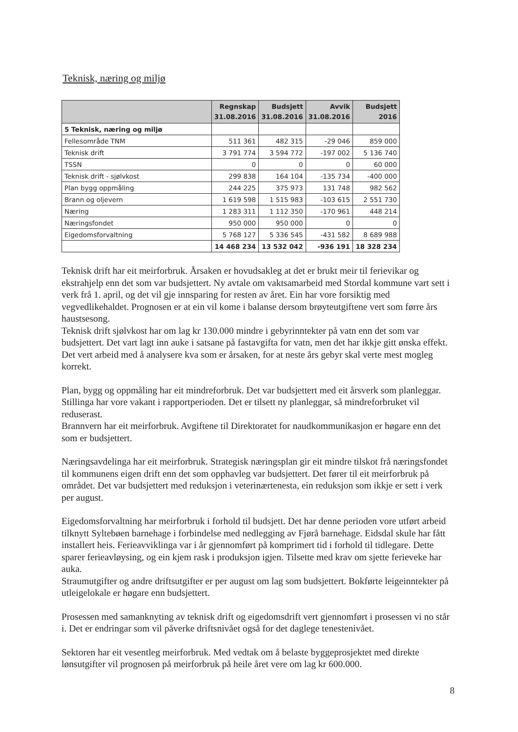Teknisk, næring og miljø
| | Regnskap 31.08.2016 | Budsjett 31.08.2016 | Avvik 31.08.2016 | Budsjett 2016 |
| --- | --- | --- | --- | --- |
| 5 Teknisk, næring og miljø | | | | |
| Fellesområde TNM | 511 361 | 482 315 | -29 046 | 859 000 |
| Teknisk drift | 3 791 774 | 3 594 772 | -197 002 | 5 136 740 |
| TSSN | 0 | 0 | 0 | 60 000 |
| Teknisk drift - sjølvkost | 299 838 | 164 104 | -135 734 | -400 000 |
| Plan bygg oppmåling | 244 225 | 375 973 | 131 748 | 982 562 |
| Brann og oljevern | 1 619 598 | 1 515 983 | -103 615 | 2 551 730 |
| Næring | 1 283 311 | 1 112 350 | -170 961 | 448 214 |
| Næringsfondet | 950 000 | 950 000 | 0 | 0 |
| Eigedomsforvaltning | 5 768 127 | 5 336 545 | -431 582 | 8 689 988 |
| | 14 468 234 | 13 532 042 | -936 191 | 18 328 234 |
Teknisk drift har eit meirforbruk. Årsaken er hovudsakleg at det er brukt meir til ferievikar og ekstrahjelp enn det som var budsjettert. Ny avtale om vaktsamarbeid med Stordal kommune vart sett i verk frå 1. april, og det vil gje innsparing for resten av året. Ein har vore forsiktig med vegvedlikehaldet. Prognosen er at ein vil kome i balanse dersom brøyteutgiftene vert som førre års haustsesong.
Teknisk drift sjølvkost har om lag kr 130.000 mindre i gebyrinntekter på vatn enn det som var budsjettert. Det vart lagt inn auke i satsane på fastavgifta for vatn, men det har ikkje gitt ønska effekt. Det vert arbeid med å analysere kva som er årsaken, for at neste års gebyr skal verte mest mogleg korrekt.
Plan, bygg og oppmåling har eit mindreforbruk. Det var budsjettert med eit årsverk som planleggar. Stillinga har vore vakant i rapportperioden. Det er tilsett ny planleggar, så mindreforbruket vil reduserast.
Brannvern har eit meirforbruk. Avgiftene til Direktoratet for naudkommunikasjon er høgare enn det som er budsjettert.
Næringsavdelinga har eit meirforbruk. Strategisk næringsplan gir eit mindre tilskot frå næringsfondet til kommunens eigen drift enn det som opphavleg var budsjettert. Det fører til eit meirforbruk på området. Det var budsjettert med reduksjon i veterinærtenesta, ein reduksjon som ikkje er sett i verk per august.
Eigedomsforvaltning har meirforbruk i forhold til budsjett. Det har denne perioden vore utført arbeid tilknytt Syltebøen barnehage i forbindelse med nedlegging av Fjørå barnehage. Eidsdal skule har fått installert heis. Ferieavviklinga var i år gjennomført på komprimert tid i forhold til tidlegare. Dette sparer ferieavløysing, og ein kjem rask i produksjon igjen. Tilsette med krav om sjette ferieveke har auka.
Straumutgifter og andre driftsutgifter er per august om lag som budsjettert. Bokførte leigeinntekter på utleigelokale er høgare enn budsjettert.
Prosessen med samanknyting av teknisk drift og eigedomsdrift vert gjennomført i prosessen vi no står i. Det er endringar som vil påverke driftsnivået også for det daglege tenestenivået.
Sektoren har eit vesentleg meirforbruk. Med vedtak om å belaste byggeprosjektet med direkte lønsutgifter vil prognosen på meirforbruk på heile året vere om lag kr 600.000.
8